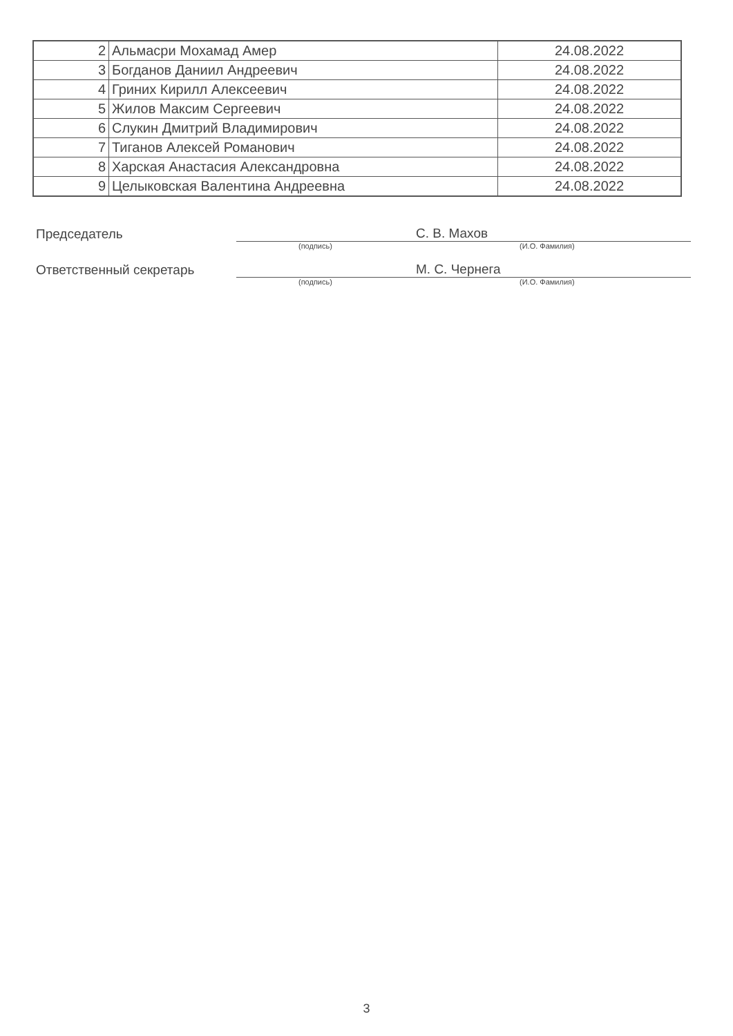| 2 | Альмасри Мохамад Амер | 24.08.2022 |
| 3 | Богданов Даниил Андреевич | 24.08.2022 |
| 4 | Гриних Кирилл Алексеевич | 24.08.2022 |
| 5 | Жилов Максим Сергеевич | 24.08.2022 |
| 6 | Слукин Дмитрий Владимирович | 24.08.2022 |
| 7 | Тиганов Алексей Романович | 24.08.2022 |
| 8 | Харская Анастасия Александровна | 24.08.2022 |
| 9 | Целыковская Валентина Андреевна | 24.08.2022 |
Председатель
С. В. Махов
(подпись) (И.О. Фамилия)
Ответственный секретарь
М. С. Чернега
(подпись) (И.О. Фамилия)
3